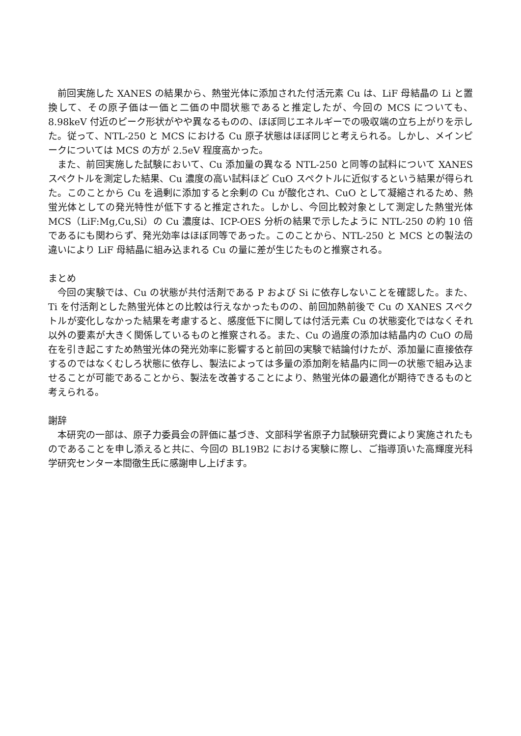前回実施した XANES の結果から、熱蛍光体に添加された付活元素 Cu は、LiF 母結晶の Li と置換して、その原子価は一価と二価の中間状態であると推定したが、今回の MCS についても、8.98keV 付近のピーク形状がやや異なるものの、ほぼ同じエネルギーでの吸収端の立ち上がりを示した。従って、NTL-250 と MCS における Cu 原子状態はほぼ同じと考えられる。しかし、メインピークについては MCS の方が 2.5eV 程度高かった。
また、前回実施した試験において、Cu 添加量の異なる NTL-250 と同等の試料について XANES スペクトルを測定した結果、Cu 濃度の高い試料ほど CuO スペクトルに近似するという結果が得られた。このことから Cu を過剰に添加すると余剰の Cu が酸化され、CuO として凝縮されるため、熱蛍光体としての発光特性が低下すると推定された。しかし、今回比較対象として測定した熱蛍光体 MCS（LiF:Mg,Cu,Si）の Cu 濃度は、ICP-OES 分析の結果で示したように NTL-250 の約 10 倍であるにも関わらず、発光効率はほぼ同等であった。このことから、NTL-250 と MCS との製法の違いにより LiF 母結晶に組み込まれる Cu の量に差が生じたものと推察される。
まとめ
今回の実験では、Cu の状態が共付活剤である P および Si に依存しないことを確認した。また、Ti を付活剤とした熱蛍光体との比較は行えなかったものの、前回加熱前後で Cu の XANES スペクトルが変化しなかった結果を考慮すると、感度低下に関しては付活元素 Cu の状態変化ではなくそれ以外の要素が大きく関係しているものと推察される。また、Cu の過度の添加は結晶内の CuO の局在を引き起こすため熱蛍光体の発光効率に影響すると前回の実験で結論付けたが、添加量に直接依存するのではなくむしろ状態に依存し、製法によっては多量の添加剤を結晶内に同一の状態で組み込ませることが可能であることから、製法を改善することにより、熱蛍光体の最適化が期待できるものと考えられる。
謝辞
本研究の一部は、原子力委員会の評価に基づき、文部科学省原子力試験研究費により実施されたものであることを申し添えると共に、今回の BL19B2 における実験に際し、ご指導頂いた高輝度光科学研究センター本間徹生氏に感謝申し上げます。